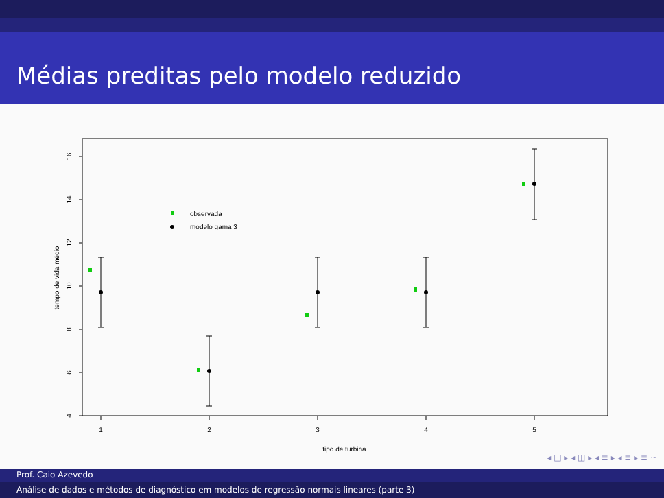Médias preditas pelo modelo reduzido
observada
modelo gama 3
1
2
3
4
5
tipo de turbina
4
6
8
10
12
14
16
tempo de vida médio
◂ □ ▸ ◂ ◫ ▸ ◂ ≡ ▸ ◂ ≡ ▸ ≡ ∽
Prof. Caio Azevedo
Análise de dados e métodos de diagnóstico em modelos de regressão normais lineares (parte 3)